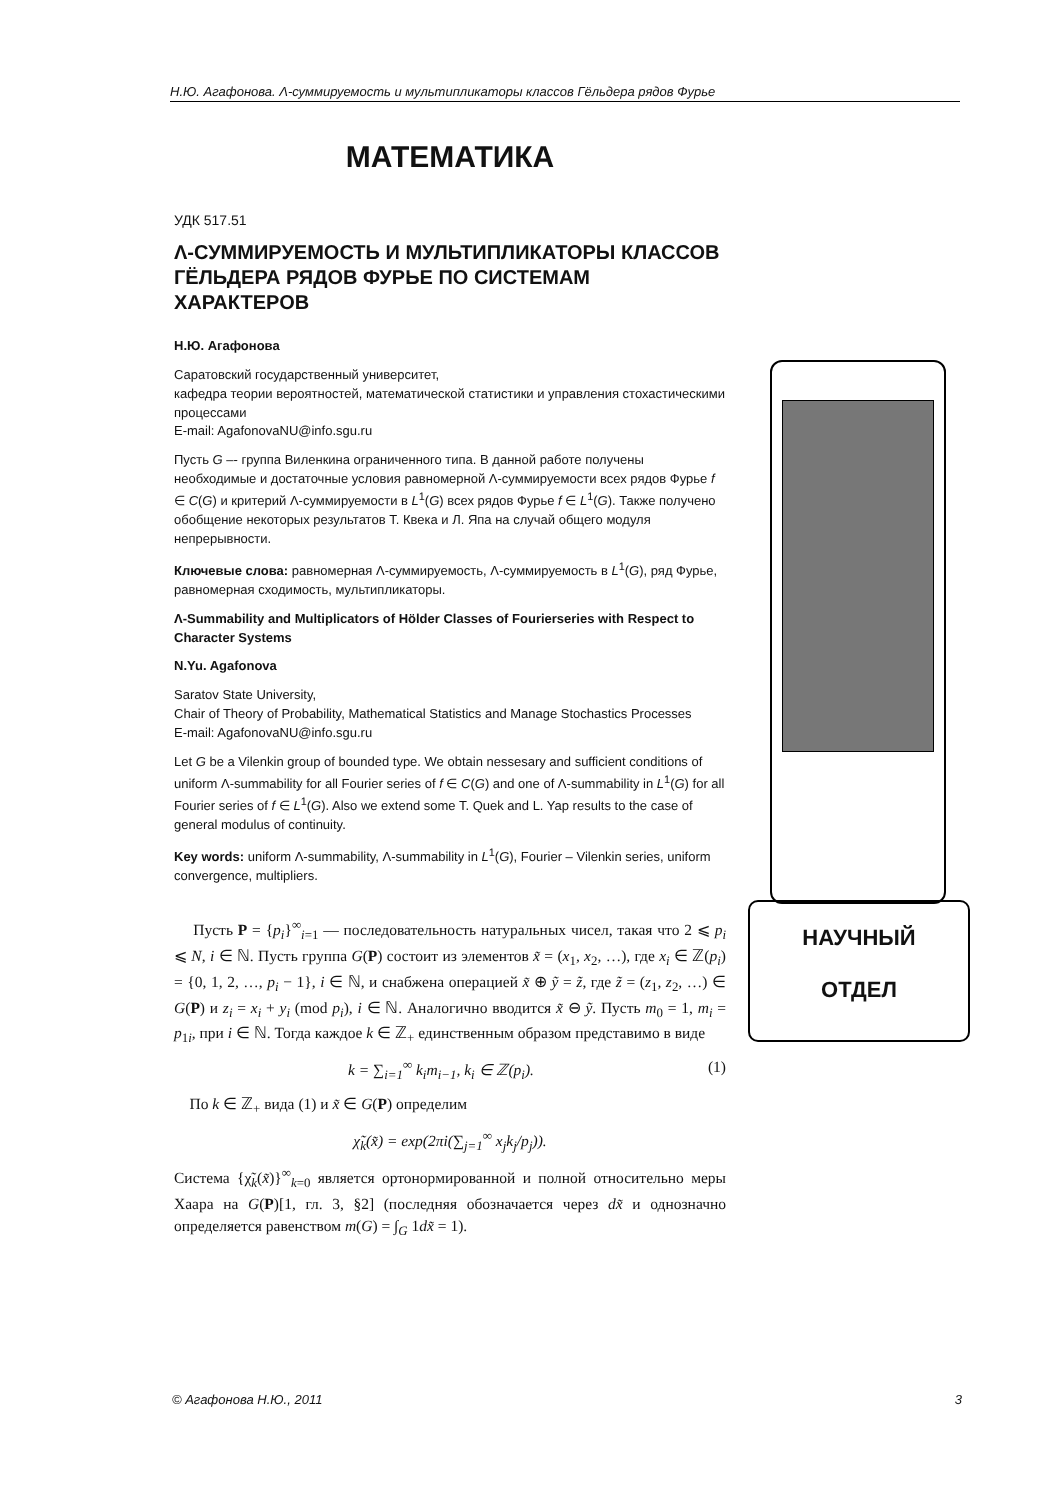Н.Ю. Агафонова. Λ-суммируемость и мультипликаторы классов Гёльдера рядов Фурье
МАТЕМАТИКА
УДК 517.51
Λ-СУММИРУЕМОСТЬ И МУЛЬТИПЛИКАТОРЫ КЛАССОВ ГЁЛЬДЕРА РЯДОВ ФУРЬЕ ПО СИСТЕМАМ ХАРАКТЕРОВ
Н.Ю. Агафонова
Саратовский государственный университет,
кафедра теории вероятностей, математической статистики и управления стохастическими процессами
E-mail: AgafonovaNU@info.sgu.ru
Пусть G –- группа Виленкина ограниченного типа. В данной работе получены необходимые и достаточные условия равномерной Λ-суммируемости всех рядов Фурье f ∈ C(G) и критерий Λ-суммируемости в L<sup>1</sup>(G) всех рядов Фурье f ∈ L<sup>1</sup>(G). Также получено обобщение некоторых результатов Т. Квека и Л. Япа на случай общего модуля непрерывности.
Ключевые слова: равномерная Λ-суммируемость, Λ-суммируемость в L<sup>1</sup>(G), ряд Фурье, равномерная сходимость, мультипликаторы.
Λ-Summability and Multiplicators of Hölder Classes of Fourierseries with Respect to Character Systems
N.Yu. Agafonova
Saratov State University,
Chair of Theory of Probability, Mathematical Statistics and Manage Stochastics Processes
E-mail: AgafonovaNU@info.sgu.ru
Let G be a Vilenkin group of bounded type. We obtain nessesary and sufficient conditions of uniform Λ-summability for all Fourier series of f ∈ C(G) and one of Λ-summability in L<sup>1</sup>(G) for all Fourier series of f ∈ L<sup>1</sup>(G). Also we extend some T. Quek and L. Yap results to the case of general modulus of continuity.
Key words: uniform Λ-summability, Λ-summability in L<sup>1</sup>(G), Fourier – Vilenkin series, uniform convergence, multipliers.
Пусть P = {p<sub>i</sub>}<sup>∞</sup><sub>i=1</sub> — последовательность натуральных чисел, такая что 2 ⩽ p<sub>i</sub> ⩽ N, i ∈ ℕ. Пусть группа G(P) состоит из элементов x̃ = (x<sub>1</sub>, x<sub>2</sub>, …), где x<sub>i</sub> ∈ ℤ(p<sub>i</sub>) = {0, 1, 2, …, p<sub>i</sub> − 1}, i ∈ ℕ, и снабжена операцией x̃ ⊕ ỹ = z̃, где z̃ = (z<sub>1</sub>, z<sub>2</sub>, …) ∈ G(P) и z<sub>i</sub> = x<sub>i</sub> + y<sub>i</sub> (mod p<sub>i</sub>), i ∈ ℕ. Аналогично вводится x̃ ⊖ ỹ. Пусть m<sub>0</sub> = 1, m<sub>i</sub> = p<sub>1i</sub>, при i ∈ ℕ. Тогда каждое k ∈ ℤ<sub>+</sub> единственным образом представимо в виде
k = ∑<sub>i=1</sub><sup>∞</sup> k<sub>i</sub>m<sub>i−1</sub>, k<sub>i</sub> ∈ ℤ(p<sub>i</sub>). (1)
По k ∈ ℤ<sub>+</sub> вида (1) и x̃ ∈ G(P) определим
χ̃<sub>k</sub>(x̃) = exp(2πi(∑<sub>j=1</sub><sup>∞</sup> x<sub>j</sub>k<sub>j</sub>/p<sub>j</sub>)).
Система {χ̃<sub>k</sub>(x̃)}<sup>∞</sup><sub>k=0</sub> является ортонормированной и полной относительно меры Хаара на G(P)[1, гл. 3, §2] (последняя обозначается через dx̃ и однозначно определяется равенством m(G) = ∫<sub>G</sub> 1dx̃ = 1).
НАУЧНЫЙ
ОТДЕЛ
© Агафонова Н.Ю., 2011 3